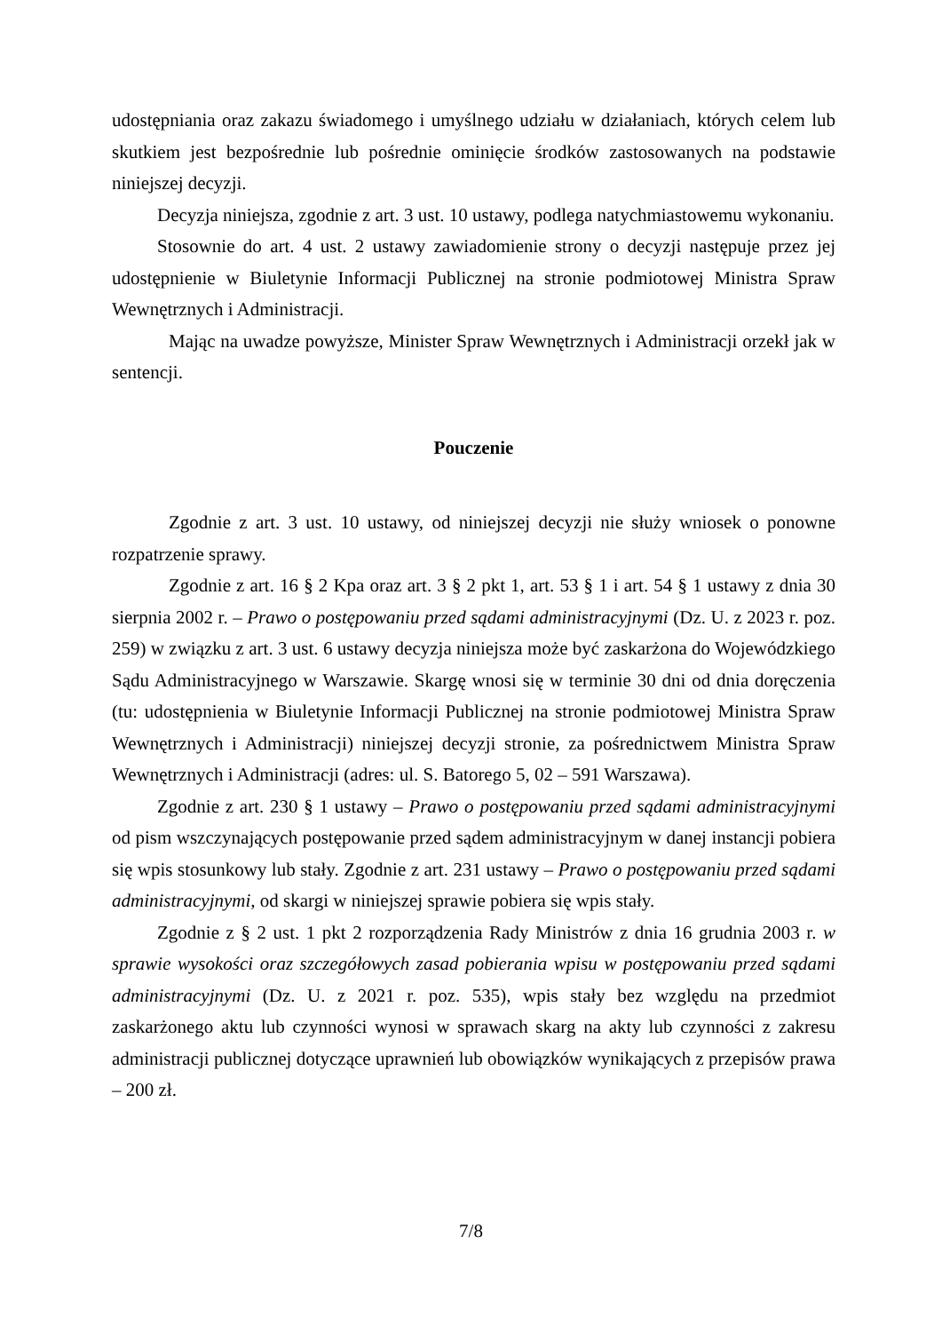udostępniania oraz zakazu świadomego i umyślnego udziału w działaniach, których celem lub skutkiem jest bezpośrednie lub pośrednie ominięcie środków zastosowanych na podstawie niniejszej decyzji.
Decyzja niniejsza, zgodnie z art. 3 ust. 10 ustawy, podlega natychmiastowemu wykonaniu.
Stosownie do art. 4 ust. 2 ustawy zawiadomienie strony o decyzji następuje przez jej udostępnienie w Biuletynie Informacji Publicznej na stronie podmiotowej Ministra Spraw Wewnętrznych i Administracji.
Mając na uwadze powyższe, Minister Spraw Wewnętrznych i Administracji orzekł jak w sentencji.
Pouczenie
Zgodnie z art. 3 ust. 10 ustawy, od niniejszej decyzji nie służy wniosek o ponowne rozpatrzenie sprawy.
Zgodnie z art. 16 § 2 Kpa oraz art. 3 § 2 pkt 1, art. 53 § 1 i art. 54 § 1 ustawy z dnia 30 sierpnia 2002 r. – Prawo o postępowaniu przed sądami administracyjnymi (Dz. U. z 2023 r. poz. 259) w związku z art. 3 ust. 6 ustawy decyzja niniejsza może być zaskarżona do Wojewódzkiego Sądu Administracyjnego w Warszawie. Skargę wnosi się w terminie 30 dni od dnia doręczenia (tu: udostępnienia w Biuletynie Informacji Publicznej na stronie podmiotowej Ministra Spraw Wewnętrznych i Administracji) niniejszej decyzji stronie, za pośrednictwem Ministra Spraw Wewnętrznych i Administracji (adres: ul. S. Batorego 5, 02 – 591 Warszawa).
Zgodnie z art. 230 § 1 ustawy – Prawo o postępowaniu przed sądami administracyjnymi od pism wszczynających postępowanie przed sądem administracyjnym w danej instancji pobiera się wpis stosunkowy lub stały. Zgodnie z art. 231 ustawy – Prawo o postępowaniu przed sądami administracyjnymi, od skargi w niniejszej sprawie pobiera się wpis stały.
Zgodnie z § 2 ust. 1 pkt 2 rozporządzenia Rady Ministrów z dnia 16 grudnia 2003 r. w sprawie wysokości oraz szczegółowych zasad pobierania wpisu w postępowaniu przed sądami administracyjnymi (Dz. U. z 2021 r. poz. 535), wpis stały bez względu na przedmiot zaskarżonego aktu lub czynności wynosi w sprawach skarg na akty lub czynności z zakresu administracji publicznej dotyczące uprawnień lub obowiązków wynikających z przepisów prawa – 200 zł.
7/8